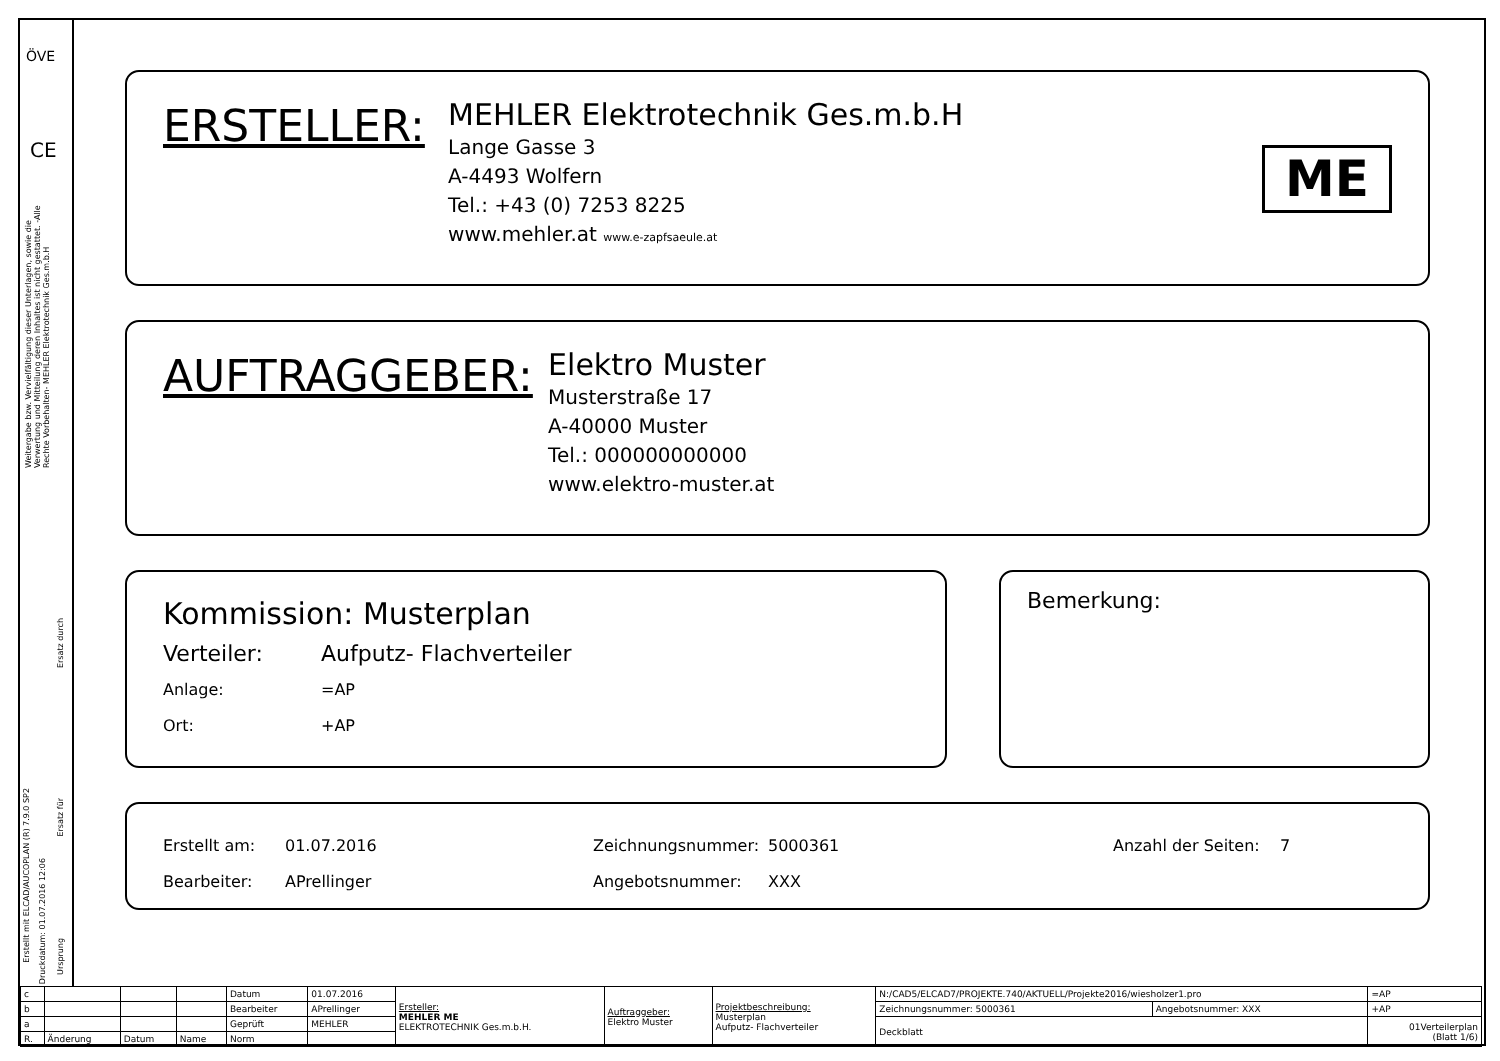Weitergabe bzw. Vervielfältigung dieser Unterlagen, sowie die Verwertung und Mitteilung deren Inhaltes ist nicht gestattet. -Alle Rechte Vorbehalten- MEHLER Elektrotechnik Ges.m.b.H
ÖVE
CE
Ersatz durch
Ersatz für
Erstellt mit ELCAD/AUCOPLAN (R) 7.9.0 SP2
Druckdatum: 01.07.2016 12:06
Ursprung
ERSTELLER:
MEHLER Elektrotechnik Ges.m.b.H
Lange Gasse 3
A-4493 Wolfern
Tel.: +43 (0) 7253 8225
www.mehler.at www.e-zapfsaeule.at
ME
AUFTRAGGEBER:
Elektro Muster
Musterstraße 17
A-40000 Muster
Tel.: 000000000000
www.elektro-muster.at
Kommission: Musterplan
Verteiler: Aufputz- Flachverteiler
Anlage: =AP
Ort: +AP
Bemerkung:
Erstellt am: 01.07.2016
Bearbeiter: APrellinger
Zeichnungsnummer: 5000361
Angebotsnummer: XXX
Anzahl der Seiten: 7
| c | | | | Datum | 01.07.2016 | Ersteller: MEHLER ME ELEKTROTECHNIK Ges.m.b.H. | Auftraggeber: Elektro Muster | Projektbeschreibung: Musterplan Aufputz- Flachverteiler | N:/CAD5/ELCAD7/PROJEKTE.740/AKTUELL/Projekte2016/wiesholzer1.pro | | =AP |
| b | | | | Bearbeiter | APrellinger | | | | Zeichnungsnummer: 5000361 | Angebotsnummer: XXX | +AP |
| a | | | | Geprüft | MEHLER | | | | Deckblatt | | 01Verteilerplan (Blatt 1/6) |
| R. | Änderung | Datum | Name | Norm | | | | | | | |